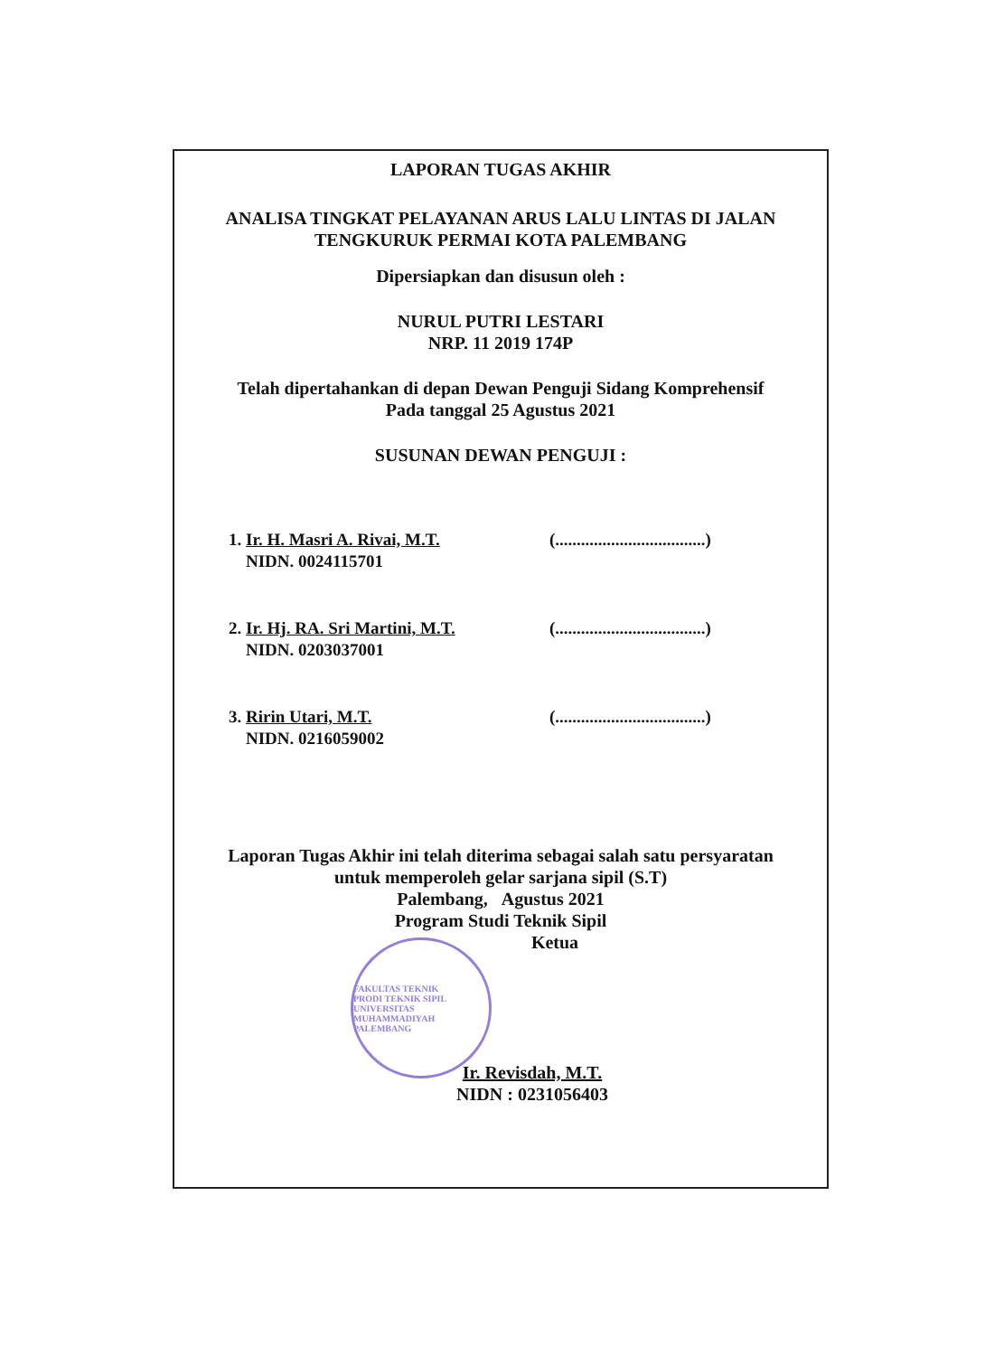LAPORAN TUGAS AKHIR
ANALISA TINGKAT PELAYANAN ARUS LALU LINTAS DI JALAN
TENGKURUK PERMAI KOTA PALEMBANG
Dipersiapkan dan disusun oleh :
NURUL PUTRI LESTARI
NRP. 11 2019 174P
Telah dipertahankan di depan Dewan Penguji Sidang Komprehensif
Pada tanggal 25 Agustus 2021
SUSUNAN DEWAN PENGUJI :
1. Ir. H. Masri A. Rivai, M.T.
NIDN. 0024115701
(...................................)
2. Ir. Hj. RA. Sri Martini, M.T.
NIDN. 0203037001
(...................................)
3. Ririn Utari, M.T.
NIDN. 0216059002
(...................................)
Laporan Tugas Akhir ini telah diterima sebagai salah satu persyaratan
untuk memperoleh gelar sarjana sipil (S.T)
Palembang, Agustus 2021
Program Studi Teknik Sipil
Ketua
FAKULTAS TEKNIK
PRODI TEKNIK SIPIL
UNIVERSITAS MUHAMMADIYAH PALEMBANG
Ir. Revisdah, M.T.
NIDN : 0231056403